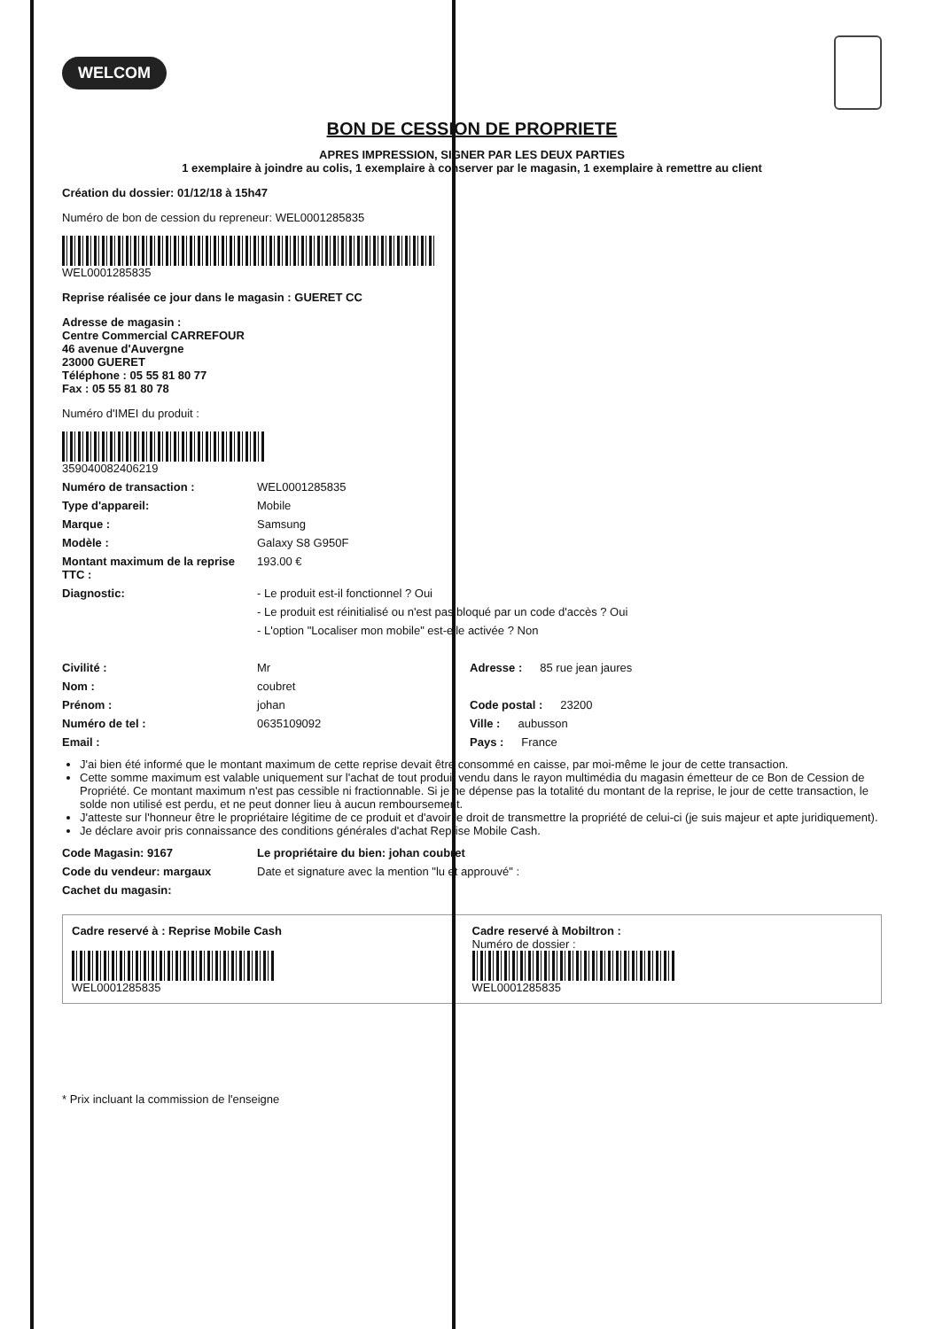WELCOM
BON DE CESSION DE PROPRIETE
APRES IMPRESSION, SIGNER PAR LES DEUX PARTIES
1 exemplaire à joindre au colis, 1 exemplaire à conserver par le magasin, 1 exemplaire à remettre au client
Création du dossier: 01/12/18 à 15h47
Numéro de bon de cession du repreneur: WEL0001285835
WEL0001285835
Reprise réalisée ce jour dans le magasin : GUERET CC
Adresse de magasin :
Centre Commercial CARREFOUR
46 avenue d'Auvergne
23000 GUERET
Téléphone : 05 55 81 80 77
Fax : 05 55 81 80 78
Numéro d'IMEI du produit :
359040082406219
Numéro de transaction : WEL0001285835
Type d'appareil: Mobile
Marque : Samsung
Modèle : Galaxy S8 G950F
Montant maximum de la reprise TTC : 193.00 €
Diagnostic: - Le produit est-il fonctionnel ? Oui
- Le produit est réinitialisé ou n'est pas bloqué par un code d'accès ? Oui
- L'option "Localiser mon mobile" est-elle activée ? Non
Civilité : Mr Adresse : 85 rue jean jaures
Nom : coubret
Prénom : johan Code postal : 23200
Numéro de tel : 0635109092 Ville : aubusson
Email : Pays : France
J'ai bien été informé que le montant maximum de cette reprise devait être consommé en caisse, par moi-même le jour de cette transaction.
Cette somme maximum est valable uniquement sur l'achat de tout produit vendu dans le rayon multimédia du magasin émetteur de ce Bon de Cession de Propriété. Ce montant maximum n'est pas cessible ni fractionnable. Si je ne dépense pas la totalité du montant de la reprise, le jour de cette transaction, le solde non utilisé est perdu, et ne peut donner lieu à aucun remboursement.
J'atteste sur l'honneur être le propriétaire légitime de ce produit et d'avoir le droit de transmettre la propriété de celui-ci (je suis majeur et apte juridiquement).
Je déclare avoir pris connaissance des conditions générales d'achat Reprise Mobile Cash.
Code Magasin: 9167 Le propriétaire du bien: johan coubret
Code du vendeur: margaux Date et signature avec la mention "lu et approuvé" :
Cachet du magasin:
Cadre reservé à : Reprise Mobile Cash
WEL0001285835
Cadre reservé à Mobiltron :
Numéro de dossier :
WEL0001285835
* Prix incluant la commission de l'enseigne